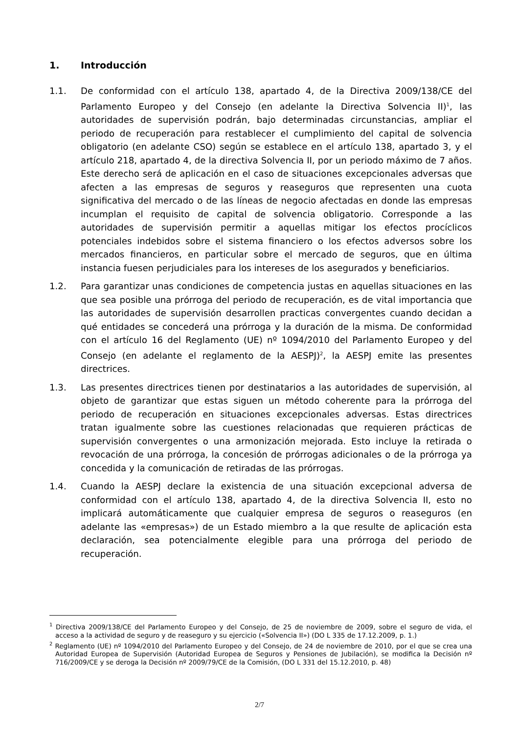1. Introducción
1.1. De conformidad con el artículo 138, apartado 4, de la Directiva 2009/138/CE del Parlamento Europeo y del Consejo (en adelante la Directiva Solvencia II)<sup>1</sup>, las autoridades de supervisión podrán, bajo determinadas circunstancias, ampliar el periodo de recuperación para restablecer el cumplimiento del capital de solvencia obligatorio (en adelante CSO) según se establece en el artículo 138, apartado 3, y el artículo 218, apartado 4, de la directiva Solvencia II, por un periodo máximo de 7 años. Este derecho será de aplicación en el caso de situaciones excepcionales adversas que afecten a las empresas de seguros y reaseguros que representen una cuota significativa del mercado o de las líneas de negocio afectadas en donde las empresas incumplan el requisito de capital de solvencia obligatorio. Corresponde a las autoridades de supervisión permitir a aquellas mitigar los efectos procíclicos potenciales indebidos sobre el sistema financiero o los efectos adversos sobre los mercados financieros, en particular sobre el mercado de seguros, que en última instancia fuesen perjudiciales para los intereses de los asegurados y beneficiarios.
1.2. Para garantizar unas condiciones de competencia justas en aquellas situaciones en las que sea posible una prórroga del periodo de recuperación, es de vital importancia que las autoridades de supervisión desarrollen practicas convergentes cuando decidan a qué entidades se concederá una prórroga y la duración de la misma. De conformidad con el artículo 16 del Reglamento (UE) nº 1094/2010 del Parlamento Europeo y del Consejo (en adelante el reglamento de la AESPJ)<sup>2</sup>, la AESPJ emite las presentes directrices.
1.3. Las presentes directrices tienen por destinatarios a las autoridades de supervisión, al objeto de garantizar que estas siguen un método coherente para la prórroga del periodo de recuperación en situaciones excepcionales adversas. Estas directrices tratan igualmente sobre las cuestiones relacionadas que requieren prácticas de supervisión convergentes o una armonización mejorada. Esto incluye la retirada o revocación de una prórroga, la concesión de prórrogas adicionales o de la prórroga ya concedida y la comunicación de retiradas de las prórrogas.
1.4. Cuando la AESPJ declare la existencia de una situación excepcional adversa de conformidad con el artículo 138, apartado 4, de la directiva Solvencia II, esto no implicará automáticamente que cualquier empresa de seguros o reaseguros (en adelante las «empresas») de un Estado miembro a la que resulte de aplicación esta declaración, sea potencialmente elegible para una prórroga del periodo de recuperación.
<sup>1</sup> Directiva 2009/138/CE del Parlamento Europeo y del Consejo, de 25 de noviembre de 2009, sobre el seguro de vida, el acceso a la actividad de seguro y de reaseguro y su ejercicio («Solvencia II») (DO L 335 de 17.12.2009, p. 1.)
<sup>2</sup> Reglamento (UE) nº 1094/2010 del Parlamento Europeo y del Consejo, de 24 de noviembre de 2010, por el que se crea una Autoridad Europea de Supervisión (Autoridad Europea de Seguros y Pensiones de Jubilación), se modifica la Decisión nº 716/2009/CE y se deroga la Decisión nº 2009/79/CE de la Comisión, (DO L 331 del 15.12.2010, p. 48)
2/7